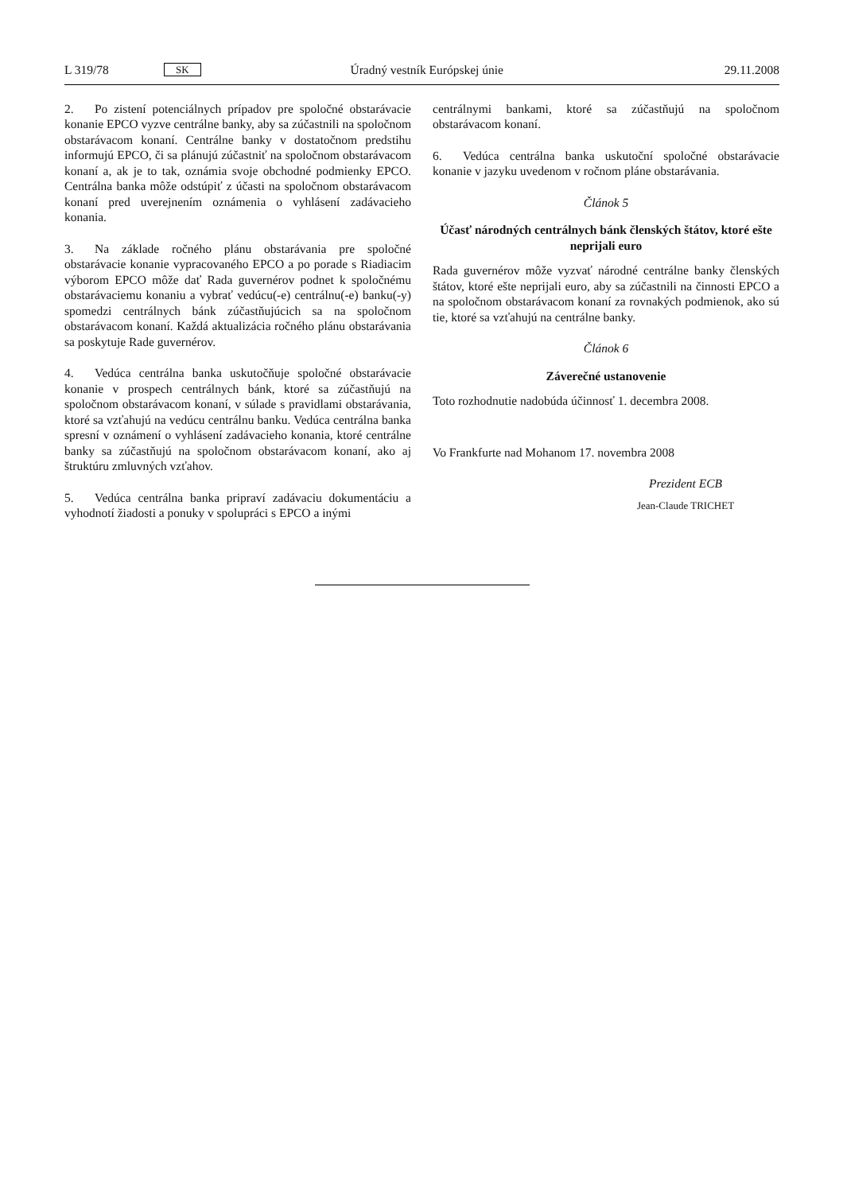L 319/78 SK Úradný vestník Európskej únie 29.11.2008
2. Po zistení potenciálnych prípadov pre spoločné obstarávacie konanie EPCO vyzve centrálne banky, aby sa zúčastnili na spoločnom obstarávacom konaní. Centrálne banky v dostatočnom predstihu informujú EPCO, či sa plánujú zúčastniť na spoločnom obstarávacom konaní a, ak je to tak, oznámia svoje obchodné podmienky EPCO. Centrálna banka môže odstúpiť z účasti na spoločnom obstarávacom konaní pred uverejnením oznámenia o vyhlásení zadávacieho konania.
3. Na základe ročného plánu obstarávania pre spoločné obstarávacie konanie vypracovaného EPCO a po porade s Riadiacim výborom EPCO môže dať Rada guvernérov podnet k spoločnému obstarávaciemu konaniu a vybrať vedúcu(-e) centrálnu(-e) banku(-y) spomedzi centrálnych bánk zúčastňujúcich sa na spoločnom obstarávacom konaní. Každá aktualizácia ročného plánu obstarávania sa poskytuje Rade guvernérov.
4. Vedúca centrálna banka uskutočňuje spoločné obstarávacie konanie v prospech centrálnych bánk, ktoré sa zúčastňujú na spoločnom obstarávacom konaní, v súlade s pravidlami obstarávania, ktoré sa vzťahujú na vedúcu centrálnu banku. Vedúca centrálna banka spresní v oznámení o vyhlásení zadávacieho konania, ktoré centrálne banky sa zúčastňujú na spoločnom obstarávacom konaní, ako aj štruktúru zmluvných vzťahov.
5. Vedúca centrálna banka pripraví zadávaciu dokumentáciu a vyhodnotí žiadosti a ponuky v spolupráci s EPCO a inými
centrálnymi bankami, ktoré sa zúčastňujú na spoločnom obstarávacom konaní.
6. Vedúca centrálna banka uskutoční spoločné obstarávacie konanie v jazyku uvedenom v ročnom pláne obstarávania.
Článok 5
Účasť národných centrálnych bánk členských štátov, ktoré ešte neprijali euro
Rada guvernérov môže vyzvať národné centrálne banky členských štátov, ktoré ešte neprijali euro, aby sa zúčastnili na činnosti EPCO a na spoločnom obstarávacom konaní za rovnakých podmienok, ako sú tie, ktoré sa vzťahujú na centrálne banky.
Článok 6
Záverečné ustanovenie
Toto rozhodnutie nadobúda účinnosť 1. decembra 2008.
Vo Frankfurte nad Mohanom 17. novembra 2008
Prezident ECB
Jean-Claude TRICHET